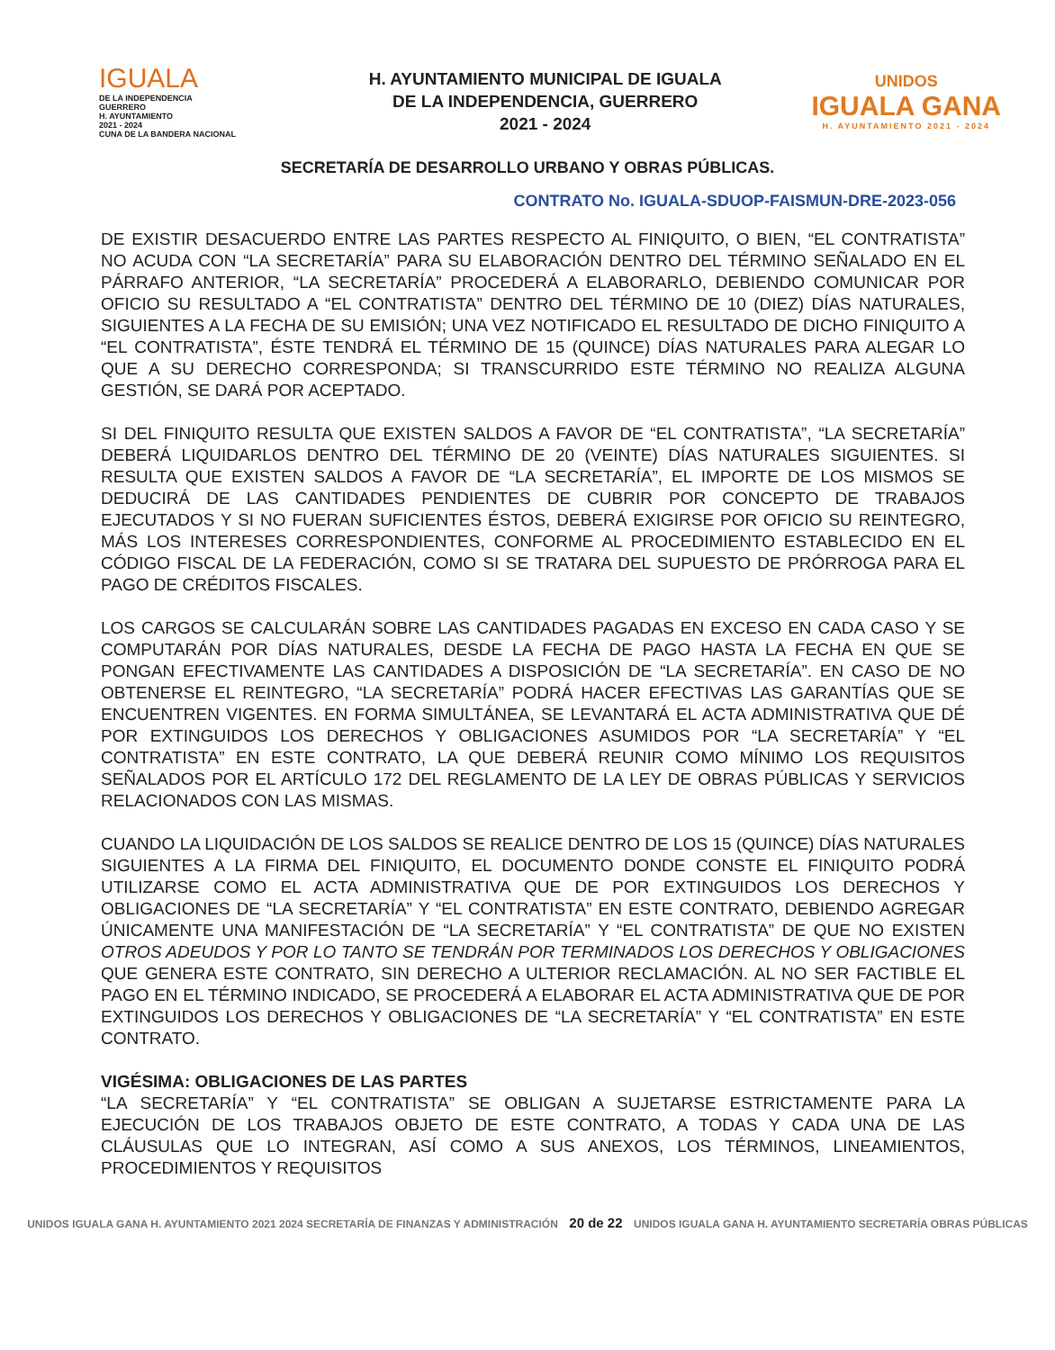IGUALA
DE LA INDEPENDENCIA
GUERRERO
H. AYUNTAMIENTO
2021 - 2024
CUNA DE LA BANDERA NACIONAL
H. AYUNTAMIENTO MUNICIPAL DE IGUALA
DE LA INDEPENDENCIA, GUERRERO
2021 - 2024
UNIDOS
IGUALA GANA
H. AYUNTAMIENTO 2021 - 2024
SECRETARÍA DE DESARROLLO URBANO Y OBRAS PÚBLICAS.
CONTRATO No. IGUALA-SDUOP-FAISMUN-DRE-2023-056
DE EXISTIR DESACUERDO ENTRE LAS PARTES RESPECTO AL FINIQUITO, O BIEN, “EL CONTRATISTA” NO ACUDA CON “LA SECRETARÍA” PARA SU ELABORACIÓN DENTRO DEL TÉRMINO SEÑALADO EN EL PÁRRAFO ANTERIOR, “LA SECRETARÍA” PROCEDERÁ A ELABORARLO, DEBIENDO COMUNICAR POR OFICIO SU RESULTADO A “EL CONTRATISTA” DENTRO DEL TÉRMINO DE 10 (DIEZ) DÍAS NATURALES, SIGUIENTES A LA FECHA DE SU EMISIÓN; UNA VEZ NOTIFICADO EL RESULTADO DE DICHO FINIQUITO A “EL CONTRATISTA”, ÉSTE TENDRÁ EL TÉRMINO DE 15 (QUINCE) DÍAS NATURALES PARA ALEGAR LO QUE A SU DERECHO CORRESPONDA; SI TRANSCURRIDO ESTE TÉRMINO NO REALIZA ALGUNA GESTIÓN, SE DARÁ POR ACEPTADO.
SI DEL FINIQUITO RESULTA QUE EXISTEN SALDOS A FAVOR DE “EL CONTRATISTA”, “LA SECRETARÍA” DEBERÁ LIQUIDARLOS DENTRO DEL TÉRMINO DE 20 (VEINTE) DÍAS NATURALES SIGUIENTES. SI RESULTA QUE EXISTEN SALDOS A FAVOR DE “LA SECRETARÍA”, EL IMPORTE DE LOS MISMOS SE DEDUCIRÁ DE LAS CANTIDADES PENDIENTES DE CUBRIR POR CONCEPTO DE TRABAJOS EJECUTADOS Y SI NO FUERAN SUFICIENTES ÉSTOS, DEBERÁ EXIGIRSE POR OFICIO SU REINTEGRO, MÁS LOS INTERESES CORRESPONDIENTES, CONFORME AL PROCEDIMIENTO ESTABLECIDO EN EL CÓDIGO FISCAL DE LA FEDERACIÓN, COMO SI SE TRATARA DEL SUPUESTO DE PRÓRROGA PARA EL PAGO DE CRÉDITOS FISCALES.
LOS CARGOS SE CALCULARÁN SOBRE LAS CANTIDADES PAGADAS EN EXCESO EN CADA CASO Y SE COMPUTARÁN POR DÍAS NATURALES, DESDE LA FECHA DE PAGO HASTA LA FECHA EN QUE SE PONGAN EFECTIVAMENTE LAS CANTIDADES A DISPOSICIÓN DE “LA SECRETARÍA”. EN CASO DE NO OBTENERSE EL REINTEGRO, “LA SECRETARÍA” PODRÁ HACER EFECTIVAS LAS GARANTÍAS QUE SE ENCUENTREN VIGENTES. EN FORMA SIMULTÁNEA, SE LEVANTARÁ EL ACTA ADMINISTRATIVA QUE DÉ POR EXTINGUIDOS LOS DERECHOS Y OBLIGACIONES ASUMIDOS POR “LA SECRETARÍA” Y “EL CONTRATISTA” EN ESTE CONTRATO, LA QUE DEBERÁ REUNIR COMO MÍNIMO LOS REQUISITOS SEÑALADOS POR EL ARTÍCULO 172 DEL REGLAMENTO DE LA LEY DE OBRAS PÚBLICAS Y SERVICIOS RELACIONADOS CON LAS MISMAS.
CUANDO LA LIQUIDACIÓN DE LOS SALDOS SE REALICE DENTRO DE LOS 15 (QUINCE) DÍAS NATURALES SIGUIENTES A LA FIRMA DEL FINIQUITO, EL DOCUMENTO DONDE CONSTE EL FINIQUITO PODRÁ UTILIZARSE COMO EL ACTA ADMINISTRATIVA QUE DE POR EXTINGUIDOS LOS DERECHOS Y OBLIGACIONES DE “LA SECRETARÍA” Y “EL CONTRATISTA” EN ESTE CONTRATO, DEBIENDO AGREGAR ÚNICAMENTE UNA MANIFESTACIÓN DE “LA SECRETARÍA” Y “EL CONTRATISTA” DE QUE NO EXISTEN OTROS ADEUDOS Y POR LO TANTO SE TENDRÁN POR TERMINADOS LOS DERECHOS Y OBLIGACIONES QUE GENERA ESTE CONTRATO, SIN DERECHO A ULTERIOR RECLAMACIÓN. AL NO SER FACTIBLE EL PAGO EN EL TÉRMINO INDICADO, SE PROCEDERÁ A ELABORAR EL ACTA ADMINISTRATIVA QUE DE POR EXTINGUIDOS LOS DERECHOS Y OBLIGACIONES DE “LA SECRETARÍA” Y “EL CONTRATISTA” EN ESTE CONTRATO.
VIGÉSIMA: OBLIGACIONES DE LAS PARTES
“LA SECRETARÍA” Y “EL CONTRATISTA” SE OBLIGAN A SUJETARSE ESTRICTAMENTE PARA LA EJECUCIÓN DE LOS TRABAJOS OBJETO DE ESTE CONTRATO, A TODAS Y CADA UNA DE LAS CLÁUSULAS QUE LO INTEGRAN, ASÍ COMO A SUS ANEXOS, LOS TÉRMINOS, LINEAMIENTOS, PROCEDIMIENTOS Y REQUISITOS
UNIDOS IGUALA GANA H. AYUNTAMIENTO 2021 2024 SECRETARÍA DE FINANZAS Y ADMINISTRACIÓN 20 de 22 UNIDOS IGUALA GANA H. AYUNTAMIENTO SECRETARÍA OBRAS PÚBLICAS